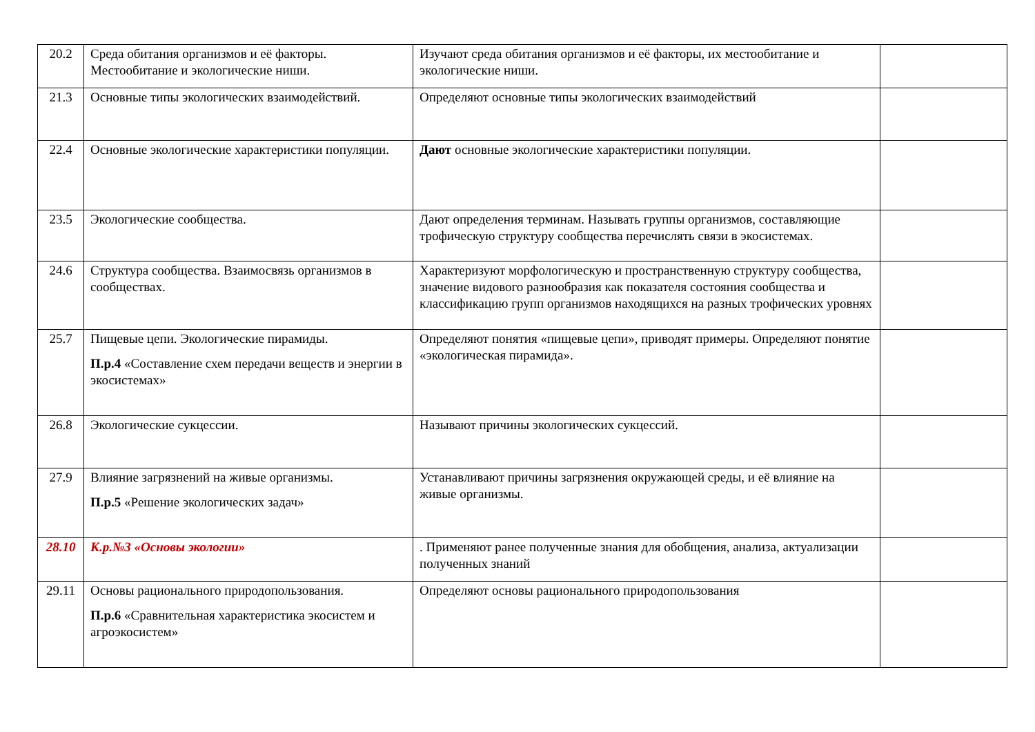| 20.2 | Среда обитания организмов и её факторы. Местообитание и экологические ниши. | Изучают среда обитания организмов и её факторы, их местообитание и экологические ниши. | |
| 21.3 | Основные типы экологических взаимодействий. | Определяют основные типы экологических взаимодействий | |
| 22.4 | Основные экологические характеристики популяции. | Дают основные экологические характеристики популяции. | |
| 23.5 | Экологические сообщества. | Дают определения терминам. Называть группы организмов, составляющие трофическую структуру сообщества перечислять связи в экосистемах. | |
| 24.6 | Структура сообщества. Взаимосвязь организмов в сообществах. | Характеризуют морфологическую и пространственную структуру сообщества, значение видового разнообразия как показателя состояния сообщества и классификацию групп организмов находящихся на разных трофических уровнях | |
| 25.7 | Пищевые цепи. Экологические пирамиды. П.р.4 «Составление схем передачи веществ и энергии в экосистемах» | Определяют понятия «пищевые цепи», приводят примеры. Определяют понятие «экологическая пирамида». | |
| 26.8 | Экологические сукцессии. | Называют причины экологических сукцессий. | |
| 27.9 | Влияние загрязнений на живые организмы. П.р.5 «Решение экологических задач» | Устанавливают причины загрязнения окружающей среды, и её влияние на живые организмы. | |
| 28.10 | К.р.№3 «Основы экологии» | . Применяют ранее полученные знания для обобщения, анализа, актуализации полученных знаний | |
| 29.11 | Основы рационального природопользования. П.р.6 «Сравнительная характеристика экосистем и агроэкосистем» | Определяют основы рационального природопользования | |